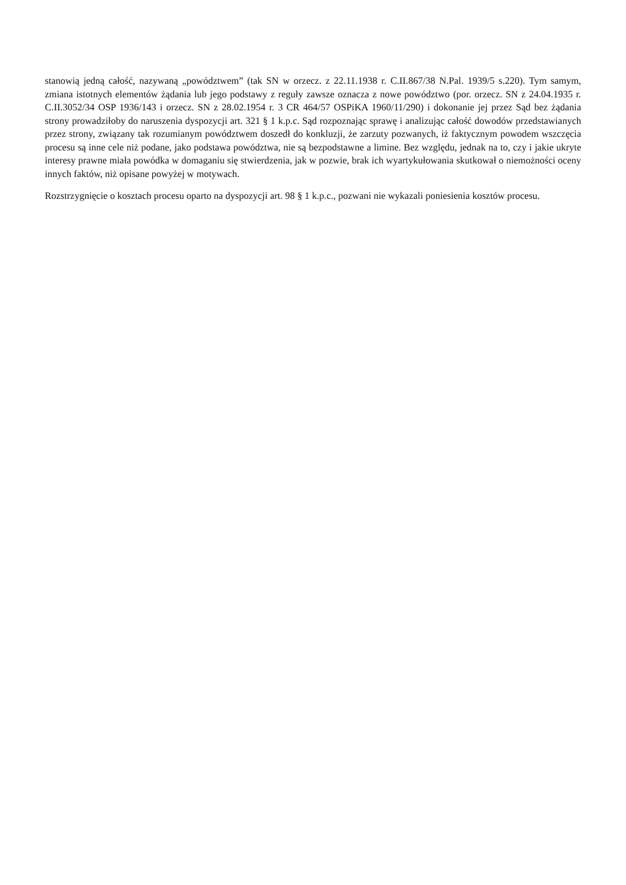stanowią jedną całość, nazywaną „powództwem” (tak SN w orzecz. z 22.11.1938 r. C.II.867/38 N.Pal. 1939/5 s.220). Tym samym, zmiana istotnych elementów żądania lub jego podstawy z reguły zawsze oznacza z nowe powództwo (por. orzecz. SN z 24.04.1935 r. C.II.3052/34 OSP 1936/143 i orzecz. SN z 28.02.1954 r. 3 CR 464/57 OSPiKA 1960/11/290) i dokonanie jej przez Sąd bez żądania strony prowadziłoby do naruszenia dyspozycji art. 321 § 1 k.p.c. Sąd rozpoznając sprawę i analizując całość dowodów przedstawianych przez strony, związany tak rozumianym powództwem doszedł do konkluzji, że zarzuty pozwanych, iż faktycznym powodem wszczęcia procesu są inne cele niż podane, jako podstawa powództwa, nie są bezpodstawne a limine. Bez względu, jednak na to, czy i jakie ukryte interesy prawne miała powódka w domaganiu się stwierdzenia, jak w pozwie, brak ich wyartykułowania skutkował o niemożności oceny innych faktów, niż opisane powyżej w motywach.
Rozstrzygnięcie o kosztach procesu oparto na dyspozycji art. 98 § 1 k.p.c., pozwani nie wykazali poniesienia kosztów procesu.